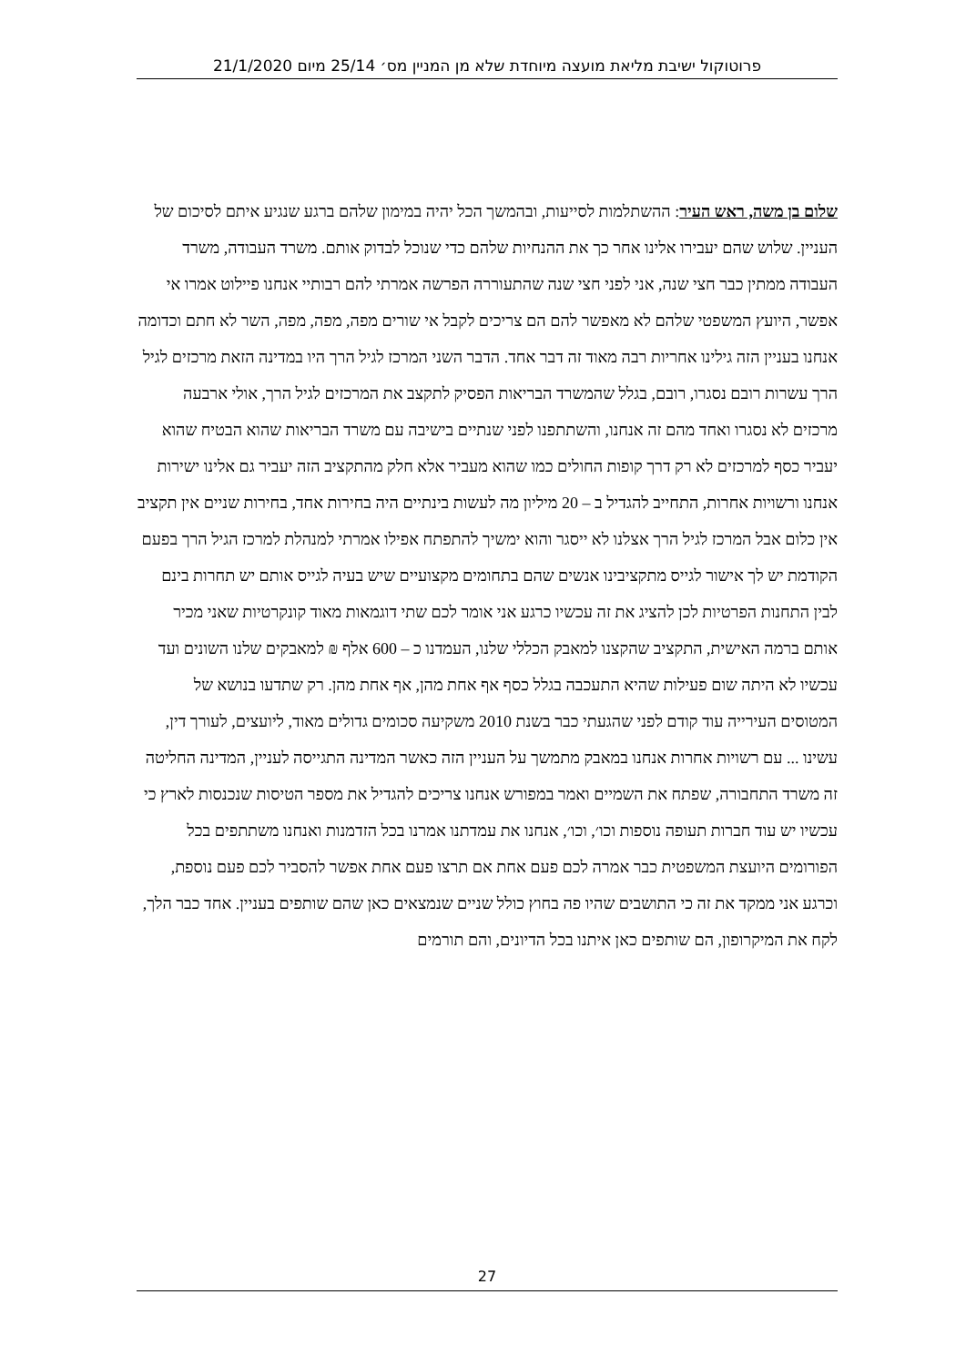פרוטוקול ישיבת מליאת מועצה מיוחדת שלא מן המניין מס׳ 25/14 מיום 21/1/2020
שלום בן משה, ראש העיר: ההשתלמות לסייעות, ובהמשך הכל יהיה במימון שלהם ברגע שנגיע איתם לסיכום של העניין. שלוש שהם יעבירו אלינו אחר כך את ההנחיות שלהם כדי שנוכל לבדוק אותם. משרד העבודה, משרד העבודה ממתין כבר חצי שנה, אני לפני חצי שנה שהתעוררה הפרשה אמרתי להם רבותיי אנחנו פיילוט אמרו אי אפשר, היועץ המשפטי שלהם לא מאפשר להם הם צריכים לקבל אי שורים מפה, מפה, מפה, השר לא חתם וכדומה אנחנו בעניין הזה גילינו אחריות רבה מאוד זה דבר אחד. הדבר השני המרכז לגיל הרך היו במדינה הזאת מרכזים לגיל הרך עשרות רובם נסגרו, רובם, בגלל שהמשרד הבריאות הפסיק לתקצב את המרכזים לגיל הרך, אולי ארבעה מרכזים לא נסגרו ואחד מהם זה אנחנו, והשתתפנו לפני שנתיים בישיבה עם משרד הבריאות שהוא הבטיח שהוא יעביר כסף למרכזים לא רק דרך קופות החולים כמו שהוא מעביר אלא חלק מהתקציב הזה יעביר גם אלינו ישירות אנחנו ורשויות אחרות, התחייב להגדיל ב – 20 מיליון מה לעשות בינתיים היה בחירות אחד, בחירות שניים אין תקציב אין כלום אבל המרכז לגיל הרך אצלנו לא ייסגר והוא ימשיך להתפתח אפילו אמרתי למנהלת למרכז הגיל הרך בפעם הקודמת יש לך אישור לגייס מתקציבינו אנשים שהם בתחומים מקצועיים שיש בעיה לגייס אותם יש תחרות בינם לבין התחנות הפרטיות לכן להציג את זה עכשיו כרגע אני אומר לכם שתי דוגמאות מאוד קונקרטיות שאני מכיר אותם ברמה האישית, התקציב שהקצנו למאבק הכללי שלנו, העמדנו כ – 600 אלף ₪ למאבקים שלנו השונים ועד עכשיו לא היתה שום פעילות שהיא התעכבה בגלל כסף אף אחת מהן, אף אחת מהן. רק שתדעו בנושא של המטוסים העירייה עוד קודם לפני שהגעתי כבר בשנת 2010 משקיעה סכומים גדולים מאוד, ליועצים, לעורך דין, עשינו ... עם רשויות אחרות אנחנו במאבק מתמשך על העניין הזה כאשר המדינה התגייסה לעניין, המדינה החליטה זה משרד התחבורה, שפתח את השמיים ואמר במפורש אנחנו צריכים להגדיל את מספר הטיסות שנכנסות לארץ כי עכשיו יש עוד חברות תעופה נוספות וכו׳, וכו׳, אנחנו את עמדתנו אמרנו בכל הזדמנות ואנחנו משתתפים בכל הפורומים היועצת המשפטית כבר אמרה לכם פעם אחת אם תרצו פעם אחת אפשר להסביר לכם פעם נוספת, וכרגע אני ממקד את זה כי התושבים שהיו פה בחוץ כולל שניים שנמצאים כאן שהם שותפים בעניין. אחד כבר הלך, לקח את המיקרופון, הם שותפים כאן איתנו בכל הדיונים, והם תורמים
27